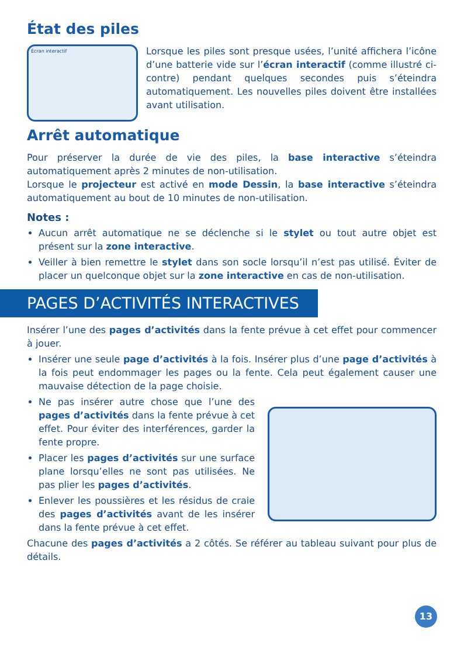État des piles
Écran interactif
Lorsque les piles sont presque usées, l’unité affichera l’icône d’une batterie vide sur l’écran interactif (comme illustré ci-contre) pendant quelques secondes puis s’éteindra automatiquement. Les nouvelles piles doivent être installées avant utilisation.
Arrêt automatique
Pour préserver la durée de vie des piles, la base interactive s’éteindra automatiquement après 2 minutes de non-utilisation.
Lorsque le projecteur est activé en mode Dessin, la base interactive s’éteindra automatiquement au bout de 10 minutes de non-utilisation.
Notes :
Aucun arrêt automatique ne se déclenche si le stylet ou tout autre objet est présent sur la zone interactive.
Veiller à bien remettre le stylet dans son socle lorsqu’il n’est pas utilisé. Éviter de placer un quelconque objet sur la zone interactive en cas de non-utilisation.
PAGES D’ACTIVITÉS INTERACTIVES
Insérer l’une des pages d’activités dans la fente prévue à cet effet pour commencer à jouer.
Insérer une seule page d’activités à la fois. Insérer plus d’une page d’activités à la fois peut endommager les pages ou la fente. Cela peut également causer une mauvaise détection de la page choisie.
Ne pas insérer autre chose que l’une des pages d’activités dans la fente prévue à cet effet. Pour éviter des interférences, garder la fente propre.
Placer les pages d’activités sur une surface plane lorsqu’elles ne sont pas utilisées. Ne pas plier les pages d’activités.
Enlever les poussières et les résidus de craie des pages d’activités avant de les insérer dans la fente prévue à cet effet.
Chacune des pages d’activités a 2 côtés. Se référer au tableau suivant pour plus de détails.
13